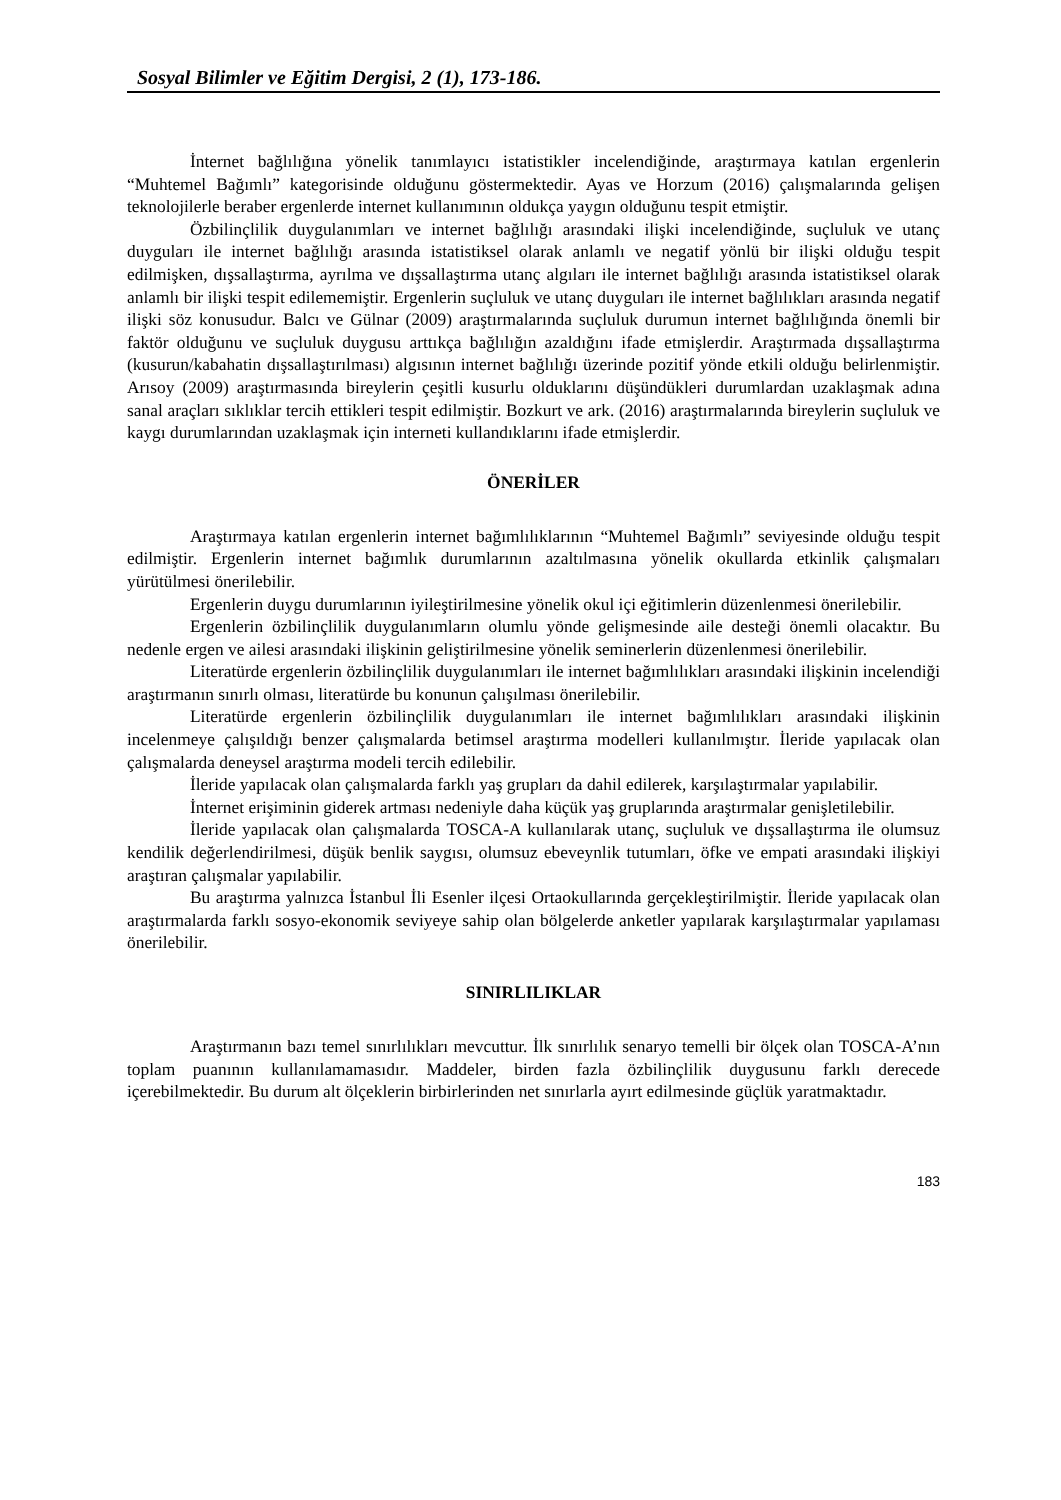Sosyal Bilimler ve Eğitim Dergisi, 2 (1), 173-186.
İnternet bağlılığına yönelik tanımlayıcı istatistikler incelendiğinde, araştırmaya katılan ergenlerin “Muhtemel Bağımlı” kategorisinde olduğunu göstermektedir. Ayas ve Horzum (2016) çalışmalarında gelişen teknolojilerle beraber ergenlerde internet kullanımının oldukça yaygın olduğunu tespit etmiştir.
Özbilinçlilik duygulanımları ve internet bağlılığı arasındaki ilişki incelendiğinde, suçluluk ve utanç duyguları ile internet bağlılığı arasında istatistiksel olarak anlamlı ve negatif yönlü bir ilişki olduğu tespit edilmişken, dışsallaştırma, ayrılma ve dışsallaştırma utanç algıları ile internet bağlılığı arasında istatistiksel olarak anlamlı bir ilişki tespit edilememiştir. Ergenlerin suçluluk ve utanç duyguları ile internet bağlılıkları arasında negatif ilişki söz konusudur. Balcı ve Gülnar (2009) araştırmalarında suçluluk durumun internet bağlılığında önemli bir faktör olduğunu ve suçluluk duygusu arttıkça bağlılığın azaldığını ifade etmişlerdir. Araştırmada dışsallaştırma (kusurun/kabahatin dışsallaştırılması) algısının internet bağlılığı üzerinde pozitif yönde etkili olduğu belirlenmiştir. Arısoy (2009) araştırmasında bireylerin çeşitli kusurlu olduklarını düşündükleri durumlardan uzaklaşmak adına sanal araçları sıklıklar tercih ettikleri tespit edilmiştir. Bozkurt ve ark. (2016) araştırmalarında bireylerin suçluluk ve kaygı durumlarından uzaklaşmak için interneti kullandıklarını ifade etmişlerdir.
ÖNERİLER
Araştırmaya katılan ergenlerin internet bağımlılıklarının “Muhtemel Bağımlı” seviyesinde olduğu tespit edilmiştir. Ergenlerin internet bağımlık durumlarının azaltılmasına yönelik okullarda etkinlik çalışmaları yürütülmesi önerilebilir.
Ergenlerin duygu durumlarının iyileştirilmesine yönelik okul içi eğitimlerin düzenlenmesi önerilebilir.
Ergenlerin özbilinçlilik duygulanımların olumlu yönde gelişmesinde aile desteği önemli olacaktır. Bu nedenle ergen ve ailesi arasındaki ilişkinin geliştirilmesine yönelik seminerlerin düzenlenmesi önerilebilir.
Literatürde ergenlerin özbilinçlilik duygulanımları ile internet bağımlılıkları arasındaki ilişkinin incelendiği araştırmanın sınırlı olması, literatürde bu konunun çalışılması önerilebilir.
Literatürde ergenlerin özbilinçlilik duygulanımları ile internet bağımlılıkları arasındaki ilişkinin incelenmeye çalışıldığı benzer çalışmalarda betimsel araştırma modelleri kullanılmıştır. İleride yapılacak olan çalışmalarda deneysel araştırma modeli tercih edilebilir.
İleride yapılacak olan çalışmalarda farklı yaş grupları da dahil edilerek, karşılaştırmalar yapılabilir.
İnternet erişiminin giderek artması nedeniyle daha küçük yaş gruplarında araştırmalar genişletilebilir.
İleride yapılacak olan çalışmalarda TOSCA-A kullanılarak utanç, suçluluk ve dışsallaştırma ile olumsuz kendilik değerlendirilmesi, düşük benlik saygısı, olumsuz ebeveynlik tutumları, öfke ve empati arasındaki ilişkiyi araştıran çalışmalar yapılabilir.
Bu araştırma yalnızca İstanbul İli Esenler ilçesi Ortaokullarında gerçekleştirilmiştir. İleride yapılacak olan araştırmalarda farklı sosyo-ekonomik seviyeye sahip olan bölgelerde anketler yapılarak karşılaştırmalar yapılaması önerilebilir.
SINIRLILIKLAR
Araştırmanın bazı temel sınırlılıkları mevcuttur. İlk sınırlılık senaryo temelli bir ölçek olan TOSCA-A’nın toplam puanının kullanılamamasıdır. Maddeler, birden fazla özbilinçlilik duygusunu farklı derecede içerebilmektedir. Bu durum alt ölçeklerin birbirlerinden net sınırlarla ayırt edilmesinde güçlük yaratmaktadır.
183